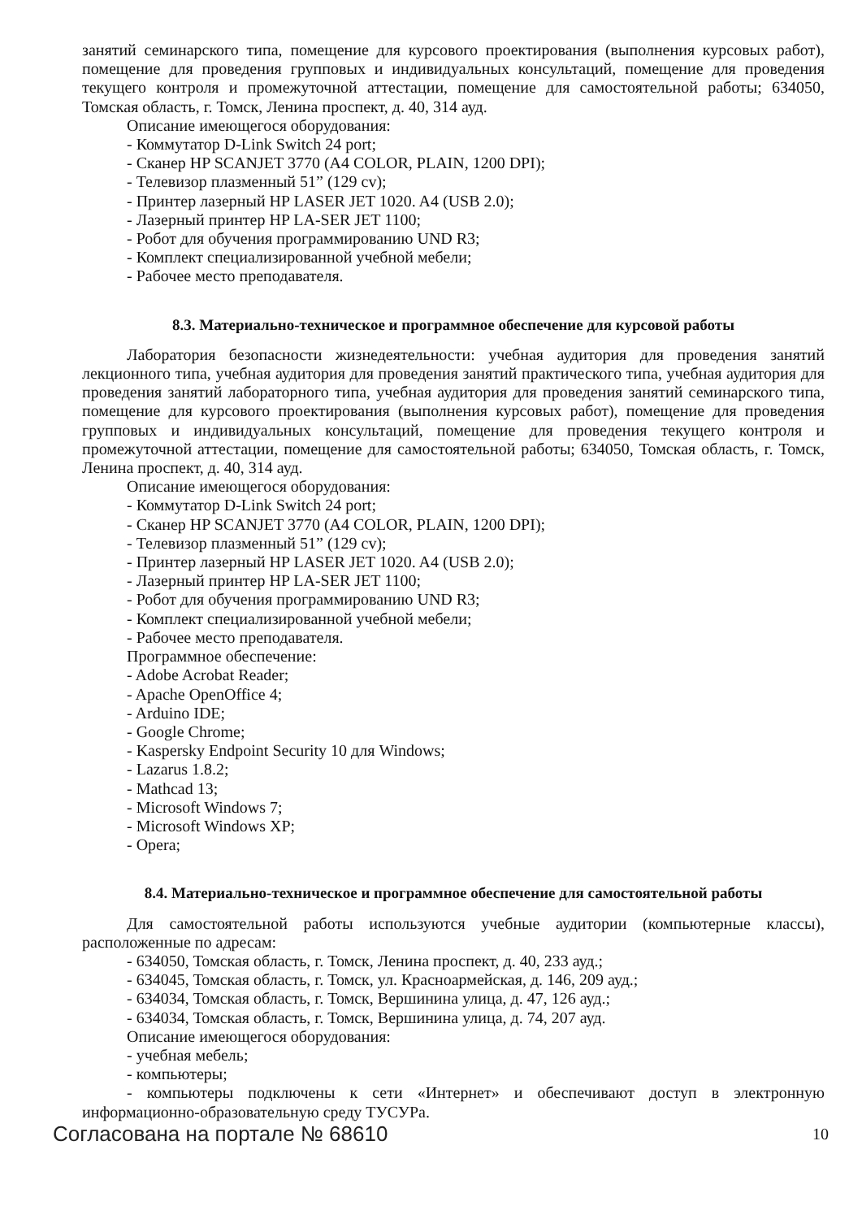занятий семинарского типа, помещение для курсового проектирования (выполнения курсовых работ), помещение для проведения групповых и индивидуальных консультаций, помещение для проведения текущего контроля и промежуточной аттестации, помещение для самостоятельной работы; 634050, Томская область, г. Томск, Ленина проспект, д. 40, 314 ауд.
Описание имеющегося оборудования:
- Коммутатор D-Link Switch 24 port;
- Сканер HP SCANJET 3770 (A4 COLOR, PLAIN, 1200 DPI);
- Телевизор плазменный 51” (129 cv);
- Принтер лазерный HP LASER JET 1020. A4 (USB 2.0);
- Лазерный принтер HP LA-SER JET 1100;
- Робот для обучения программированию UND R3;
- Комплект специализированной учебной мебели;
- Рабочее место преподавателя.
8.3. Материально-техническое и программное обеспечение для курсовой работы
Лаборатория безопасности жизнедеятельности: учебная аудитория для проведения занятий лекционного типа, учебная аудитория для проведения занятий практического типа, учебная аудитория для проведения занятий лабораторного типа, учебная аудитория для проведения занятий семинарского типа, помещение для курсового проектирования (выполнения курсовых работ), помещение для проведения групповых и индивидуальных консультаций, помещение для проведения текущего контроля и промежуточной аттестации, помещение для самостоятельной работы; 634050, Томская область, г. Томск, Ленина проспект, д. 40, 314 ауд.
Описание имеющегося оборудования:
- Коммутатор D-Link Switch 24 port;
- Сканер HP SCANJET 3770 (A4 COLOR, PLAIN, 1200 DPI);
- Телевизор плазменный 51” (129 cv);
- Принтер лазерный HP LASER JET 1020. A4 (USB 2.0);
- Лазерный принтер HP LA-SER JET 1100;
- Робот для обучения программированию UND R3;
- Комплект специализированной учебной мебели;
- Рабочее место преподавателя.
Программное обеспечение:
- Adobe Acrobat Reader;
- Apache OpenOffice 4;
- Arduino IDE;
- Google Chrome;
- Kaspersky Endpoint Security 10 для Windows;
- Lazarus 1.8.2;
- Mathcad 13;
- Microsoft Windows 7;
- Microsoft Windows XP;
- Opera;
8.4. Материально-техническое и программное обеспечение для самостоятельной работы
Для самостоятельной работы используются учебные аудитории (компьютерные классы), расположенные по адресам:
- 634050, Томская область, г. Томск, Ленина проспект, д. 40, 233 ауд.;
- 634045, Томская область, г. Томск, ул. Красноармейская, д. 146, 209 ауд.;
- 634034, Томская область, г. Томск, Вершинина улица, д. 47, 126 ауд.;
- 634034, Томская область, г. Томск, Вершинина улица, д. 74, 207 ауд.
Описание имеющегося оборудования:
- учебная мебель;
- компьютеры;
- компьютеры подключены к сети «Интернет» и обеспечивают доступ в электронную информационно-образовательную среду ТУСУРа.
Согласована на портале № 68610 10